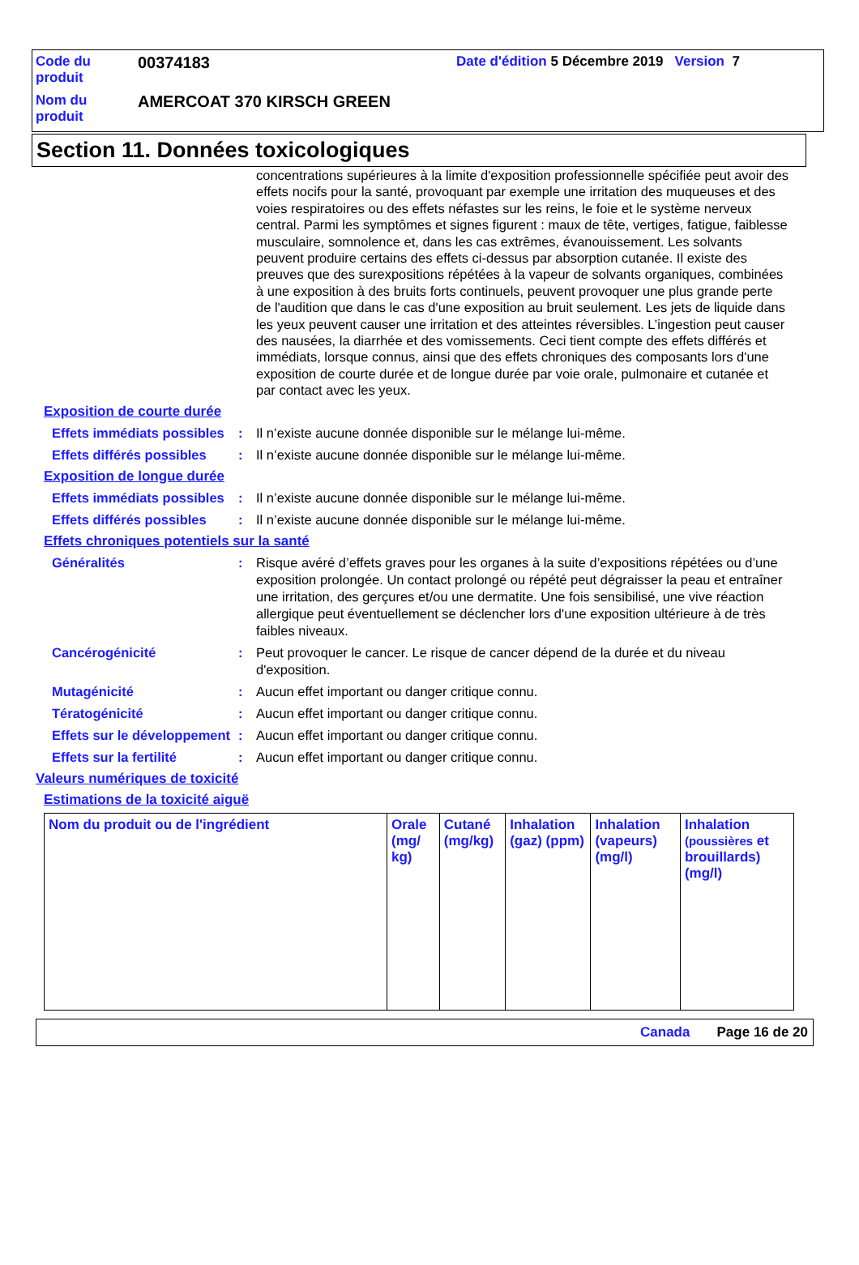| Code du produit | 00374183 | Date d'édition 5 Décembre 2019 Version 7 |
| Nom du produit | AMERCOAT 370 KIRSCH GREEN | |
Section 11. Données toxicologiques
concentrations supérieures à la limite d'exposition professionnelle spécifiée peut avoir des effets nocifs pour la santé, provoquant par exemple une irritation des muqueuses et des voies respiratoires ou des effets néfastes sur les reins, le foie et le système nerveux central. Parmi les symptômes et signes figurent : maux de tête, vertiges, fatigue, faiblesse musculaire, somnolence et, dans les cas extrêmes, évanouissement. Les solvants peuvent produire certains des effets ci-dessus par absorption cutanée. Il existe des preuves que des surexpositions répétées à la vapeur de solvants organiques, combinées à une exposition à des bruits forts continuels, peuvent provoquer une plus grande perte de l'audition que dans le cas d'une exposition au bruit seulement. Les jets de liquide dans les yeux peuvent causer une irritation et des atteintes réversibles. L’ingestion peut causer des nausées, la diarrhée et des vomissements. Ceci tient compte des effets différés et immédiats, lorsque connus, ainsi que des effets chroniques des composants lors d'une exposition de courte durée et de longue durée par voie orale, pulmonaire et cutanée et par contact avec les yeux.
Exposition de courte durée
Effets immédiats possibles
: Il n’existe aucune donnée disponible sur le mélange lui-même.
Effets différés possibles
: Il n’existe aucune donnée disponible sur le mélange lui-même.
Exposition de longue durée
Effets immédiats possibles
: Il n’existe aucune donnée disponible sur le mélange lui-même.
Effets différés possibles
: Il n’existe aucune donnée disponible sur le mélange lui-même.
Effets chroniques potentiels sur la santé
Généralités : Risque avéré d’effets graves pour les organes à la suite d’expositions répétées ou d’une exposition prolongée. Un contact prolongé ou répété peut dégraisser la peau et entraîner une irritation, des gerçures et/ou une dermatite. Une fois sensibilisé, une vive réaction allergique peut éventuellement se déclencher lors d'une exposition ultérieure à de très faibles niveaux.
Cancérogénicité : Peut provoquer le cancer. Le risque de cancer dépend de la durée et du niveau d'exposition.
Mutagénicité : Aucun effet important ou danger critique connu.
Tératogénicité : Aucun effet important ou danger critique connu.
Effets sur le développement
: Aucun effet important ou danger critique connu.
Effets sur la fertilité : Aucun effet important ou danger critique connu.
Valeurs numériques de toxicité
Estimations de la toxicité aiguë
| Nom du produit ou de l'ingrédient | Orale (mg/ kg) | Cutané (mg/kg) | Inhalation (gaz) (ppm) | Inhalation (vapeurs) (mg/l) | Inhalation (poussières et brouillards) (mg/l) |
| --- | --- | --- | --- | --- | --- |
Canada Page 16 de 20